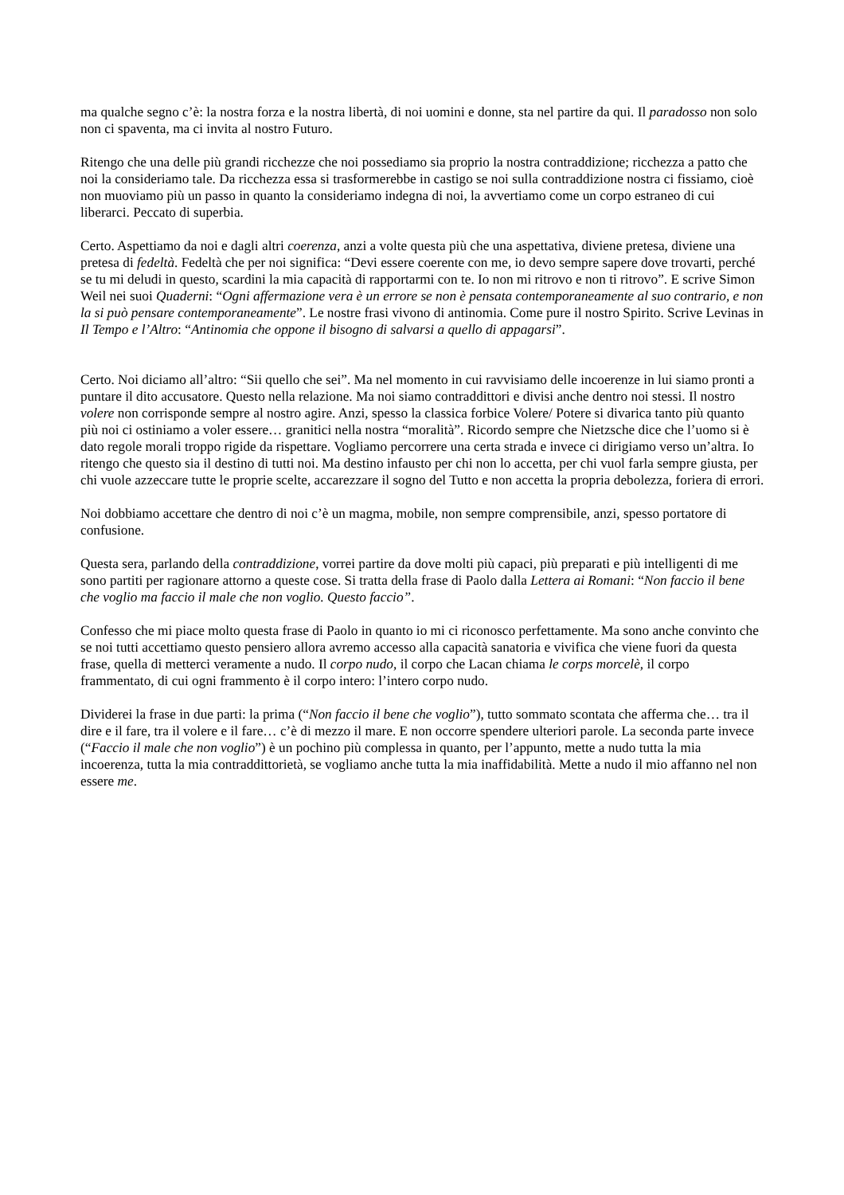ma qualche segno c’è: la nostra forza e la nostra libertà, di noi uomini e donne, sta nel partire da qui. Il paradosso non solo non ci spaventa, ma ci invita al nostro Futuro.
Ritengo che una delle più grandi ricchezze che noi possediamo sia proprio la nostra contraddizione; ricchezza a patto che noi la consideriamo tale. Da ricchezza essa si trasformerebbe in castigo se noi sulla contraddizione nostra ci fissiamo, cioè non muoviamo più un passo in quanto la consideriamo indegna di noi, la avvertiamo come un corpo estraneo di cui liberarci. Peccato di superbia.
Certo. Aspettiamo da noi e dagli altri coerenza, anzi a volte questa più che una aspettativa, diviene pretesa, diviene una pretesa di fedeltà. Fedeltà che per noi significa: “Devi essere coerente con me, io devo sempre sapere dove trovarti, perché se tu mi deludi in questo, scardini la mia capacità di rapportarmi con te. Io non mi ritrovo e non ti ritrovo”. E scrive Simon Weil nei suoi Quaderni: “Ogni affermazione vera è un errore se non è pensata contemporaneamente al suo contrario, e non la si può pensare contemporaneamente”. Le nostre frasi vivono di antinomia. Come pure il nostro Spirito. Scrive Levinas in Il Tempo e l’Altro: “Antinomia che oppone il bisogno di salvarsi a quello di appagarsi”.
Certo. Noi diciamo all’altro: “Sii quello che sei”. Ma nel momento in cui ravvisiamo delle incoerenze in lui siamo pronti a puntare il dito accusatore. Questo nella relazione. Ma noi siamo contraddittori e divisi anche dentro noi stessi. Il nostro volere non corrisponde sempre al nostro agire. Anzi, spesso la classica forbice Volere/ Potere si divarica tanto più quanto più noi ci ostiniamo a voler essere… granitici nella nostra “moralità”. Ricordo sempre che Nietzsche dice che l’uomo si è dato regole morali troppo rigide da rispettare. Vogliamo percorrere una certa strada e invece ci dirigiamo verso un’altra. Io ritengo che questo sia il destino di tutti noi. Ma destino infausto per chi non lo accetta, per chi vuol farla sempre giusta, per chi vuole azzeccare tutte le proprie scelte, accarezzare il sogno del Tutto e non accetta la propria debolezza, foriera di errori.
Noi dobbiamo accettare che dentro di noi c’è un magma, mobile, non sempre comprensibile, anzi, spesso portatore di confusione.
Questa sera, parlando della contraddizione, vorrei partire da dove molti più capaci, più preparati e più intelligenti di me sono partiti per ragionare attorno a queste cose. Si tratta della frase di Paolo dalla Lettera ai Romani: “Non faccio il bene che voglio ma faccio il male che non voglio. Questo faccio”.
Confesso che mi piace molto questa frase di Paolo in quanto io mi ci riconosco perfettamente. Ma sono anche convinto che se noi tutti accettiamo questo pensiero allora avremo accesso alla capacità sanatoria e vivifica che viene fuori da questa frase, quella di metterci veramente a nudo. Il corpo nudo, il corpo che Lacan chiama le corps morcelè, il corpo frammentato, di cui ogni frammento è il corpo intero: l’intero corpo nudo.
Dividerei la frase in due parti: la prima (“Non faccio il bene che voglio”), tutto sommato scontata che afferma che… tra il dire e il fare, tra il volere e il fare… c’è di mezzo il mare. E non occorre spendere ulteriori parole. La seconda parte invece (“Faccio il male che non voglio”) è un pochino più complessa in quanto, per l’appunto, mette a nudo tutta la mia incoerenza, tutta la mia contraddittorietà, se vogliamo anche tutta la mia inaffidabilità. Mette a nudo il mio affanno nel non essere me.